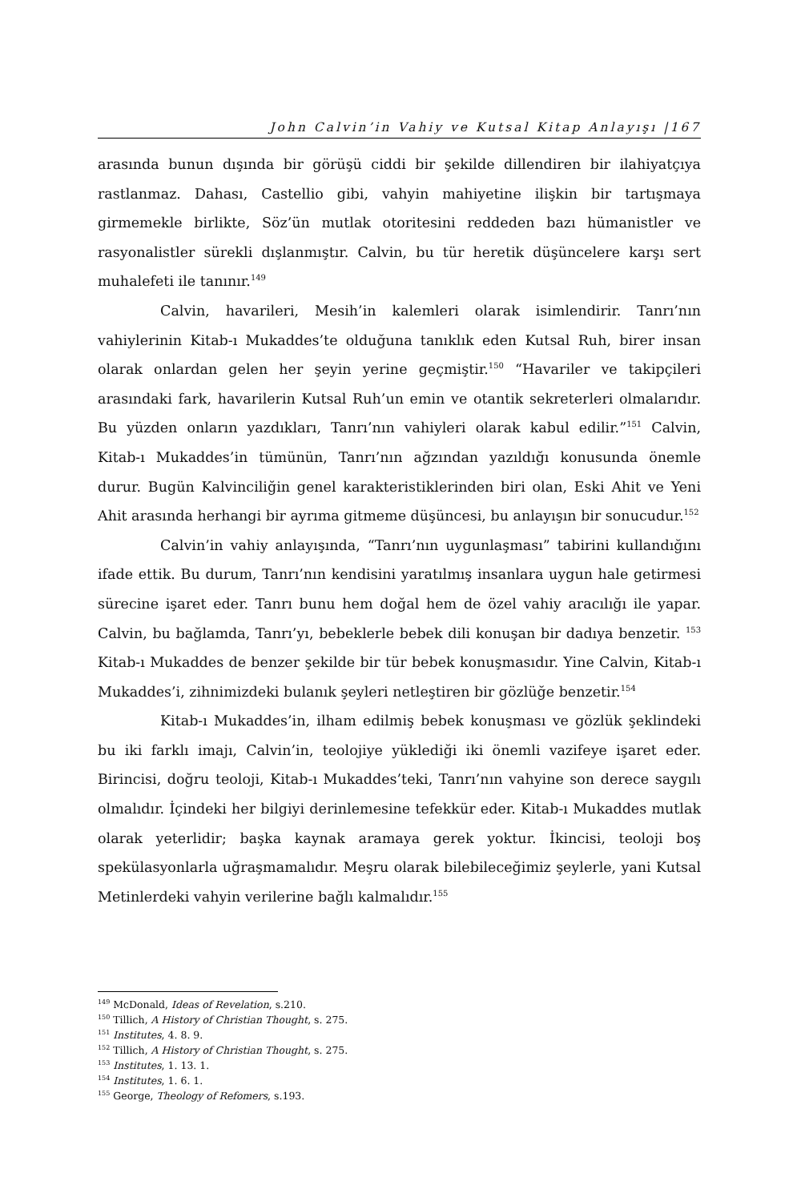John Calvin’in Vahiy ve Kutsal Kitap Anlayışı |167
arasında bunun dışında bir görüşü ciddi bir şekilde dillendiren bir ilahiyatçıya rastlanmaz. Dahası, Castellio gibi, vahyin mahiyetine ilişkin bir tartışmaya girmemekle birlikte, Söz’ün mutlak otoritesini reddeden bazı hümanistler ve rasyonalistler sürekli dışlanmıştır. Calvin, bu tür heretik düşüncelere karşı sert muhalefeti ile tanınır.<sup>149</sup>
Calvin, havarileri, Mesih’in kalemleri olarak isimlendirir. Tanrı’nın vahiylerinin Kitab-ı Mukaddes’te olduğuna tanıklık eden Kutsal Ruh, birer insan olarak onlardan gelen her şeyin yerine geçmiştir.<sup>150</sup> “Havariler ve takipçileri arasındaki fark, havarilerin Kutsal Ruh’un emin ve otantik sekreterleri olmalarıdır. Bu yüzden onların yazdıkları, Tanrı’nın vahiyleri olarak kabul edilir.”<sup>151</sup> Calvin, Kitab-ı Mukaddes’in tümünün, Tanrı’nın ağzından yazıldığı konusunda önemle durur. Bugün Kalvinciliğin genel karakteristiklerinden biri olan, Eski Ahit ve Yeni Ahit arasında herhangi bir ayrıma gitmeme düşüncesi, bu anlayışın bir sonucudur.<sup>152</sup>
Calvin’in vahiy anlayışında, “Tanrı’nın uygunlaşması” tabirini kullandığını ifade ettik. Bu durum, Tanrı’nın kendisini yaratılmış insanlara uygun hale getirmesi sürecine işaret eder. Tanrı bunu hem doğal hem de özel vahiy aracılığı ile yapar. Calvin, bu bağlamda, Tanrı’yı, bebeklerle bebek dili konuşan bir dadıya benzetir. <sup>153</sup> Kitab-ı Mukaddes de benzer şekilde bir tür bebek konuşmasıdır. Yine Calvin, Kitab-ı Mukaddes’i, zihnimizdeki bulanık şeyleri netleştiren bir gözlüğe benzetir.<sup>154</sup>
Kitab-ı Mukaddes’in, ilham edilmiş bebek konuşması ve gözlük şeklindeki bu iki farklı imajı, Calvin’in, teolojiye yüklediği iki önemli vazifeye işaret eder. Birincisi, doğru teoloji, Kitab-ı Mukaddes’teki, Tanrı’nın vahyine son derece saygılı olmalıdır. İçindeki her bilgiyi derinlemesine tefekkür eder. Kitab-ı Mukaddes mutlak olarak yeterlidir; başka kaynak aramaya gerek yoktur. İkincisi, teoloji boş spekülasyonlarla uğraşmamalıdır. Meşru olarak bilebileceğimiz şeylerle, yani Kutsal Metinlerdeki vahyin verilerine bağlı kalmalıdır.<sup>155</sup>
<sup>149</sup> McDonald, Ideas of Revelation, s.210.
<sup>150</sup> Tillich, A History of Christian Thought, s. 275.
<sup>151</sup> Institutes, 4. 8. 9.
<sup>152</sup> Tillich, A History of Christian Thought, s. 275.
<sup>153</sup> Institutes, 1. 13. 1.
<sup>154</sup> Institutes, 1. 6. 1.
<sup>155</sup> George, Theology of Refomers, s.193.